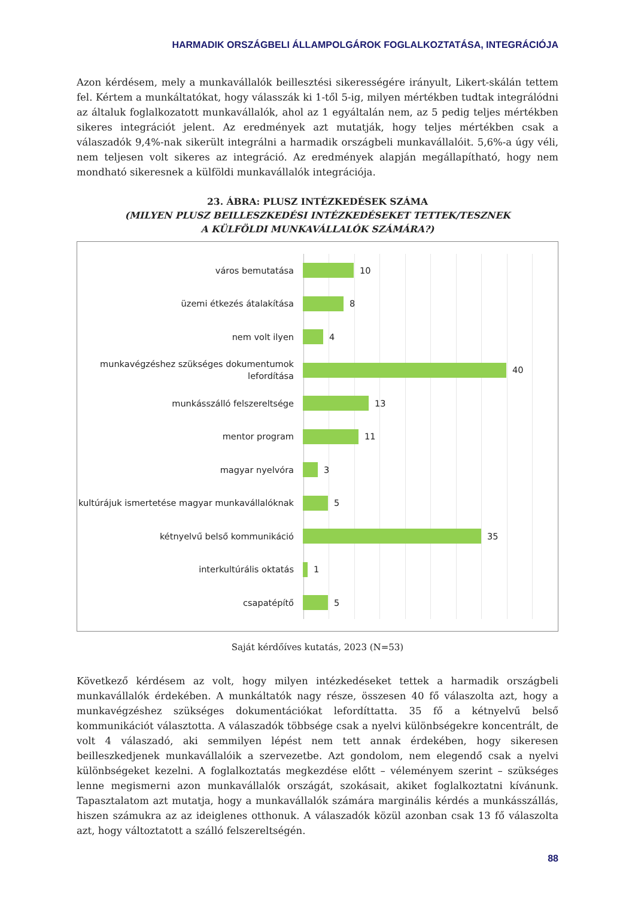HARMADIK ORSZÁGBELI ÁLLAMPOLGÁROK FOGLALKOZTATÁSA, INTEGRÁCIÓJA
Azon kérdésem, mely a munkavállalók beillesztési sikerességére irányult, Likert-skálán tettem fel. Kértem a munkáltatókat, hogy válasszák ki 1-től 5-ig, milyen mértékben tudtak integrálódni az általuk foglalkozatott munkavállalók, ahol az 1 egyáltalán nem, az 5 pedig teljes mértékben sikeres integrációt jelent. Az eredmények azt mutatják, hogy teljes mértékben csak a válaszadók 9,4%-nak sikerült integrálni a harmadik országbeli munkavállalóit. 5,6%-a úgy véli, nem teljesen volt sikeres az integráció. Az eredmények alapján megállapítható, hogy nem mondható sikeresnek a külföldi munkavállalók integrációja.
23. ÁBRA: PLUSZ INTÉZKEDÉSEK SZÁMA
(MILYEN PLUSZ BEILLESZKEDÉSI INTÉZKEDÉSEKET TETTEK/TESZNEK
A KÜLFÖLDI MUNKAVÁLLALÓK SZÁMÁRA?)
város bemutatása
10
üzemi étkezés átalakítása
8
nem volt ilyen
4
munkavégzéshez szükséges dokumentumok lefordítása
40
munkásszálló felszereltsége
13
mentor program
11
magyar nyelvóra
3
kultúrájuk ismertetése magyar munkavállalóknak
5
kétnyelvű belső kommunikáció
35
interkultúrális oktatás
1
csapatépítő
5
Saját kérdőíves kutatás, 2023 (N=53)
Következő kérdésem az volt, hogy milyen intézkedéseket tettek a harmadik országbeli munkavállalók érdekében. A munkáltatók nagy része, összesen 40 fő válaszolta azt, hogy a munkavégzéshez szükséges dokumentációkat lefordíttatta. 35 fő a kétnyelvű belső kommunikációt választotta. A válaszadók többsége csak a nyelvi különbségekre koncentrált, de volt 4 válaszadó, aki semmilyen lépést nem tett annak érdekében, hogy sikeresen beilleszkedjenek munkavállalóik a szervezetbe. Azt gondolom, nem elegendő csak a nyelvi különbségeket kezelni. A foglalkoztatás megkezdése előtt – véleményem szerint – szükséges lenne megismerni azon munkavállalók országát, szokásait, akiket foglalkoztatni kívánunk. Tapasztalatom azt mutatja, hogy a munkavállalók számára marginális kérdés a munkásszállás, hiszen számukra az az ideiglenes otthonuk. A válaszadók közül azonban csak 13 fő válaszolta azt, hogy változtatott a szálló felszereltségén.
88